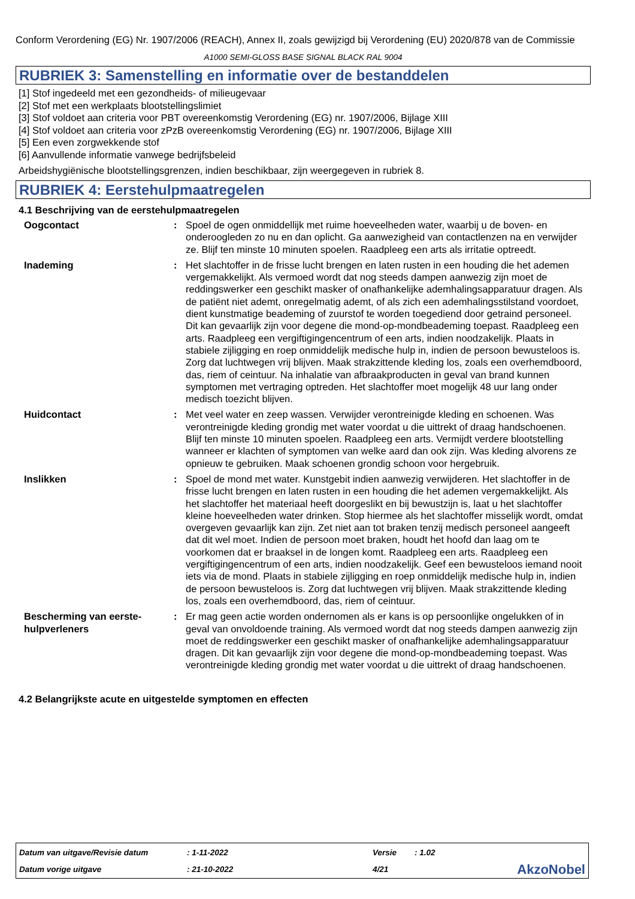Conform Verordening (EG) Nr. 1907/2006 (REACH), Annex II, zoals gewijzigd bij Verordening (EU) 2020/878 van de Commissie
A1000 SEMI-GLOSS BASE SIGNAL BLACK RAL 9004
RUBRIEK 3: Samenstelling en informatie over de bestanddelen
[1] Stof ingedeeld met een gezondheids- of milieugevaar
[2] Stof met een werkplaats blootstellingslimiet
[3] Stof voldoet aan criteria voor PBT overeenkomstig Verordening (EG) nr. 1907/2006, Bijlage XIII
[4] Stof voldoet aan criteria voor zPzB overeenkomstig Verordening (EG) nr. 1907/2006, Bijlage XIII
[5] Een even zorgwekkende stof
[6] Aanvullende informatie vanwege bedrijfsbeleid
Arbeidshygiënische blootstellingsgrenzen, indien beschikbaar, zijn weergegeven in rubriek 8.
RUBRIEK 4: Eerstehulpmaatregelen
4.1 Beschrijving van de eerstehulpmaatregelen
| Oogcontact | : | Spoel de ogen onmiddellijk met ruime hoeveelheden water, waarbij u de boven- en onderoogleden zo nu en dan oplicht. Ga aanwezigheid van contactlenzen na en verwijder ze. Blijf ten minste 10 minuten spoelen. Raadpleeg een arts als irritatie optreedt. |
| Inademing | : | Het slachtoffer in de frisse lucht brengen en laten rusten in een houding die het ademen vergemakkelijkt. Als vermoed wordt dat nog steeds dampen aanwezig zijn moet de reddingswerker een geschikt masker of onafhankelijke ademhalingsapparatuur dragen. Als de patiënt niet ademt, onregelmatig ademt, of als zich een ademhalingsstilstand voordoet, dient kunstmatige beademing of zuurstof te worden toegediend door getraind personeel. Dit kan gevaarlijk zijn voor degene die mond-op-mondbeademing toepast. Raadpleeg een arts. Raadpleeg een vergiftigingencentrum of een arts, indien noodzakelijk. Plaats in stabiele zijligging en roep onmiddelijk medische hulp in, indien de persoon bewusteloos is. Zorg dat luchtwegen vrij blijven. Maak strakzittende kleding los, zoals een overhemdboord, das, riem of ceintuur. Na inhalatie van afbraakproducten in geval van brand kunnen symptomen met vertraging optreden. Het slachtoffer moet mogelijk 48 uur lang onder medisch toezicht blijven. |
| Huidcontact | : | Met veel water en zeep wassen. Verwijder verontreinigde kleding en schoenen. Was verontreinigde kleding grondig met water voordat u die uittrekt of draag handschoenen. Blijf ten minste 10 minuten spoelen. Raadpleeg een arts. Vermijdt verdere blootstelling wanneer er klachten of symptomen van welke aard dan ook zijn. Was kleding alvorens ze opnieuw te gebruiken. Maak schoenen grondig schoon voor hergebruik. |
| Inslikken | : | Spoel de mond met water. Kunstgebit indien aanwezig verwijderen. Het slachtoffer in de frisse lucht brengen en laten rusten in een houding die het ademen vergemakkelijkt. Als het slachtoffer het materiaal heeft doorgeslikt en bij bewustzijn is, laat u het slachtoffer kleine hoeveelheden water drinken. Stop hiermee als het slachtoffer misselijk wordt, omdat overgeven gevaarlijk kan zijn. Zet niet aan tot braken tenzij medisch personeel aangeeft dat dit wel moet. Indien de persoon moet braken, houdt het hoofd dan laag om te voorkomen dat er braaksel in de longen komt. Raadpleeg een arts. Raadpleeg een vergiftigingencentrum of een arts, indien noodzakelijk. Geef een bewusteloos iemand nooit iets via de mond. Plaats in stabiele zijligging en roep onmiddelijk medische hulp in, indien de persoon bewusteloos is. Zorg dat luchtwegen vrij blijven. Maak strakzittende kleding los, zoals een overhemdboord, das, riem of ceintuur. |
| Bescherming van eerste-hulpverleners | : | Er mag geen actie worden ondernomen als er kans is op persoonlijke ongelukken of in geval van onvoldoende training. Als vermoed wordt dat nog steeds dampen aanwezig zijn moet de reddingswerker een geschikt masker of onafhankelijke ademhalingsapparatuur dragen. Dit kan gevaarlijk zijn voor degene die mond-op-mondbeademing toepast. Was verontreinigde kleding grondig met water voordat u die uittrekt of draag handschoenen. |
4.2 Belangrijkste acute en uitgestelde symptomen en effecten
| Datum van uitgave/Revisie datum | : 1-11-2022 | Versie | : 1.02 | |
| Datum vorige uitgave | : 21-10-2022 | 4/21 | | AkzoNobel |